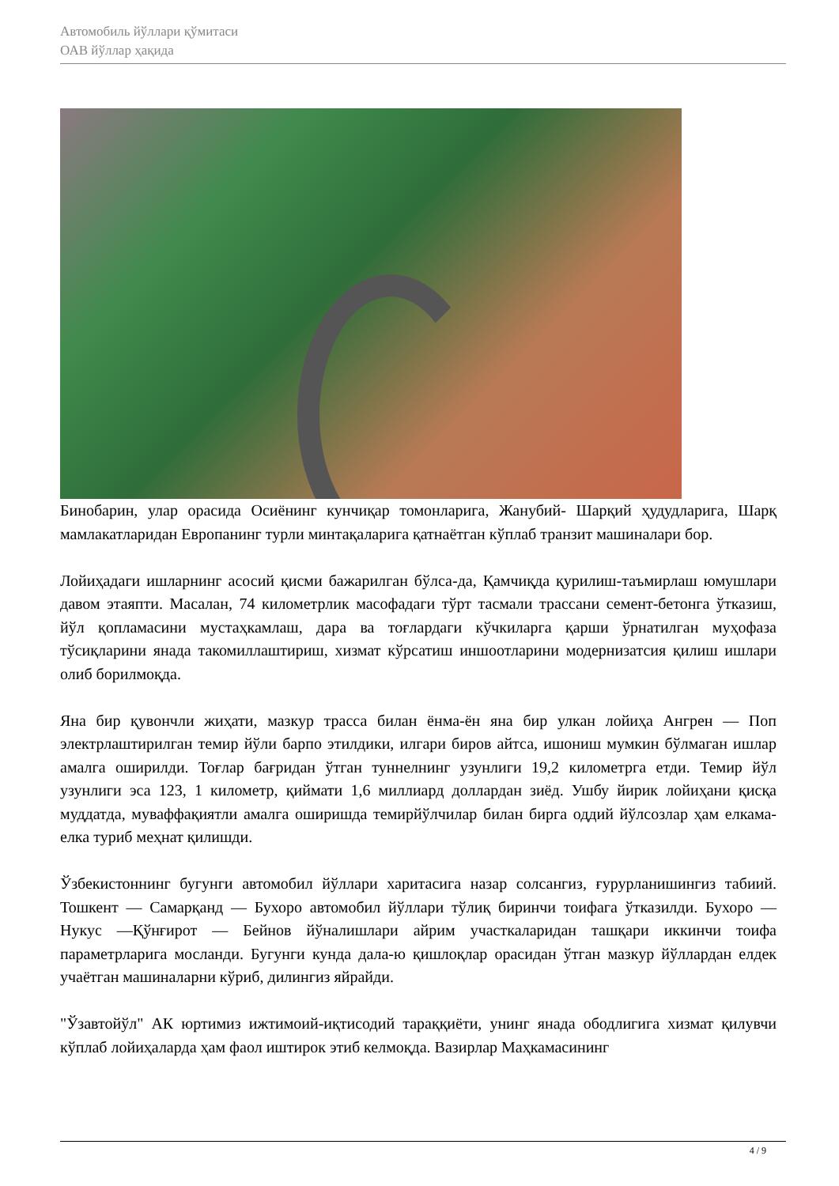Автомобиль йўллари қўмитаси
ОАВ йўллар ҳақида
Бинобарин, улар орасида Осиёнинг кунчиқар томонларига, Жанубий- Шарқий ҳудудларига, Шарқ мамлакатларидан Европанинг турли минтақаларига қатнаётган кўплаб транзит машиналари бор.
Лойиҳадаги ишларнинг асосий қисми бажарилган бўлса-да, Қамчиқда қурилиш-таъмирлаш юмушлари давом этаяпти. Масалан, 74 километрлик масофадаги тўрт тасмали трассани семент-бетонга ўтказиш, йўл қопламасини мустаҳкамлаш, дара ва тоғлардаги кўчкиларга қарши ўрнатилган муҳофаза тўсиқларини янада такомиллаштириш, хизмат кўрсатиш иншоотларини модернизатсия қилиш ишлари олиб борилмоқда.
Яна бир қувончли жиҳати, мазкур трасса билан ёнма-ён яна бир улкан лойиҳа Ангрен — Поп электрлаштирилган темир йўли барпо этилдики, илгари биров айтса, ишониш мумкин бўлмаган ишлар амалга оширилди. Тоғлар бағридан ўтган туннелнинг узунлиги 19,2 километрга етди. Темир йўл узунлиги эса 123, 1 километр, қиймати 1,6 миллиард доллардан зиёд. Ушбу йирик лойиҳани қисқа муддатда, муваффақиятли амалга оширишда темирйўлчилар билан бирга оддий йўлсозлар ҳам елкама-елка туриб меҳнат қилишди.
Ўзбекистоннинг бугунги автомобил йўллари харитасига назар солсангиз, ғурурланишингиз табиий. Тошкент — Самарқанд — Бухоро автомобил йўллари тўлиқ биринчи тоифага ўтказилди. Бухоро — Нукус —Қўнғирот — Бейнов йўналишлари айрим участкаларидан ташқари иккинчи тоифа параметрларига мосланди. Бугунги кунда дала-ю қишлоқлар орасидан ўтган мазкур йўллардан елдек учаётган машиналарни кўриб, дилингиз яйрайди.
"Ўзавтойўл" АК юртимиз ижтимоий-иқтисодий тараққиёти, унинг янада ободлигига хизмат қилувчи кўплаб лойиҳаларда ҳам фаол иштирок этиб келмоқда. Вазирлар Маҳкамасининг
4 / 9